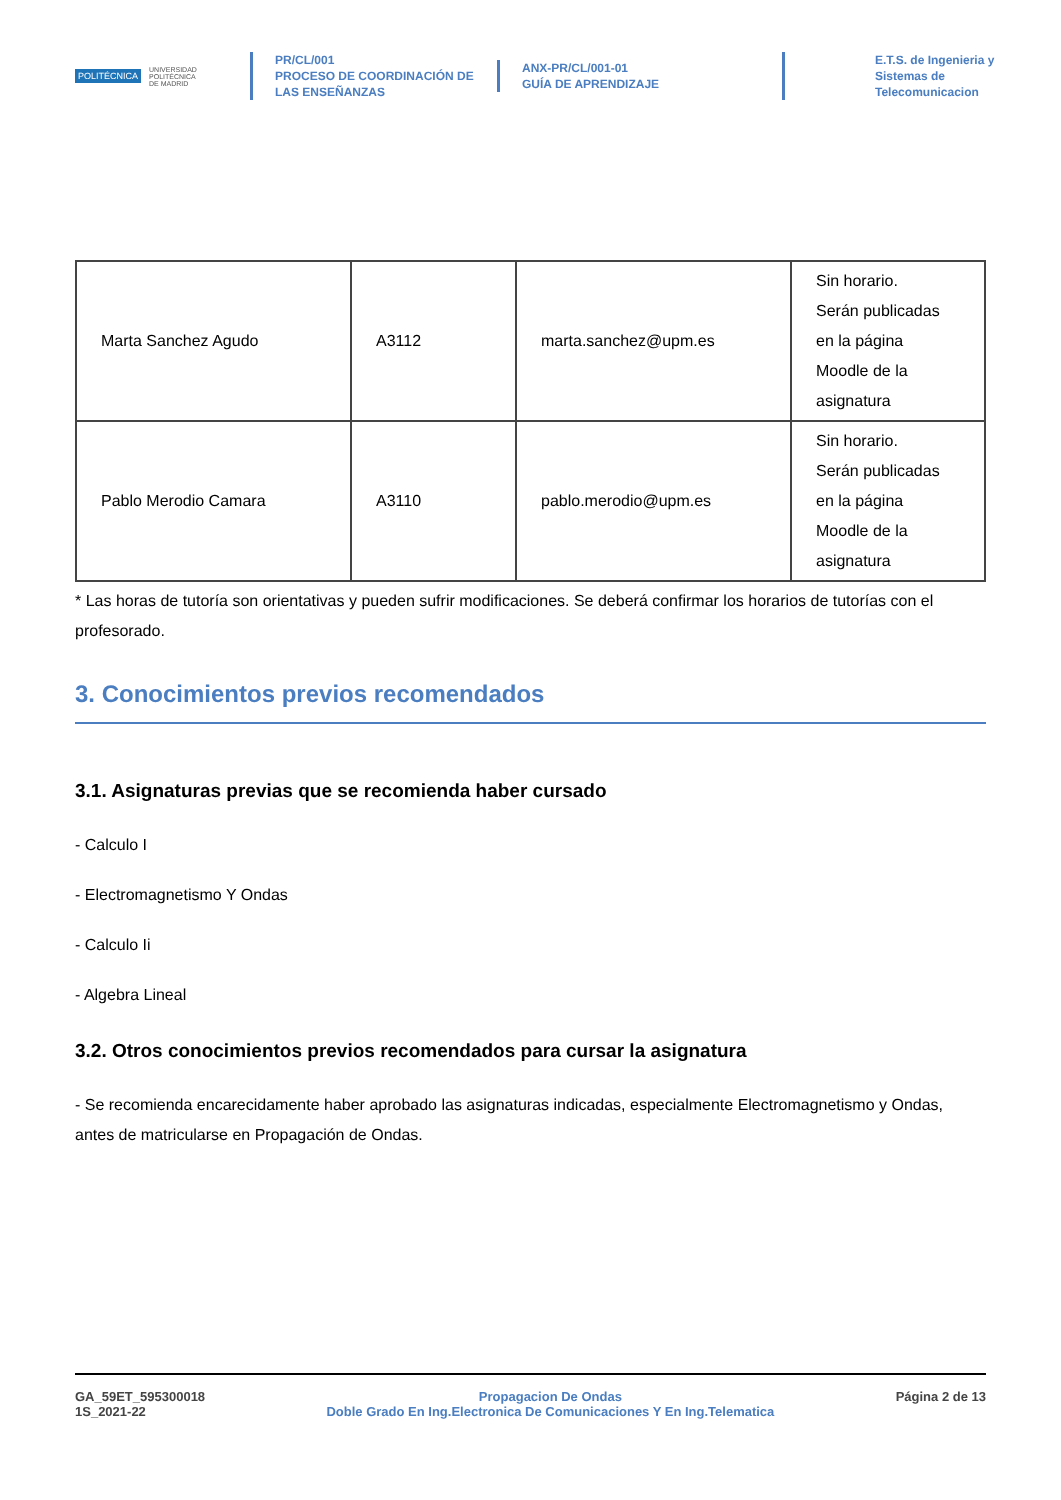POLITÉCNICA UNIVERSIDAD
POLITÉCNICA
DE MADRID
PR/CL/001
PROCESO DE COORDINACIÓN DE
LAS ENSEÑANZAS
ANX-PR/CL/001-01
GUÍA DE APRENDIZAJE
E.T.S. de Ingenieria y
Sistemas de
Telecomunicacion
| Marta Sanchez Agudo | A3112 | marta.sanchez@upm.es | Sin horario. Serán publicadas en la página Moodle de la asignatura |
| Pablo Merodio Camara | A3110 | pablo.merodio@upm.es | Sin horario. Serán publicadas en la página Moodle de la asignatura |
* Las horas de tutoría son orientativas y pueden sufrir modificaciones. Se deberá confirmar los horarios de tutorías con el profesorado.
3. Conocimientos previos recomendados
3.1. Asignaturas previas que se recomienda haber cursado
- Calculo I
- Electromagnetismo Y Ondas
- Calculo Ii
- Algebra Lineal
3.2. Otros conocimientos previos recomendados para cursar la asignatura
- Se recomienda encarecidamente haber aprobado las asignaturas indicadas, especialmente Electromagnetismo y Ondas, antes de matricularse en Propagación de Ondas.
GA_59ET_595300018
1S_2021-22
Propagacion De Ondas
Doble Grado En Ing.Electronica De Comunicaciones Y En Ing.Telematica
Página 2 de 13